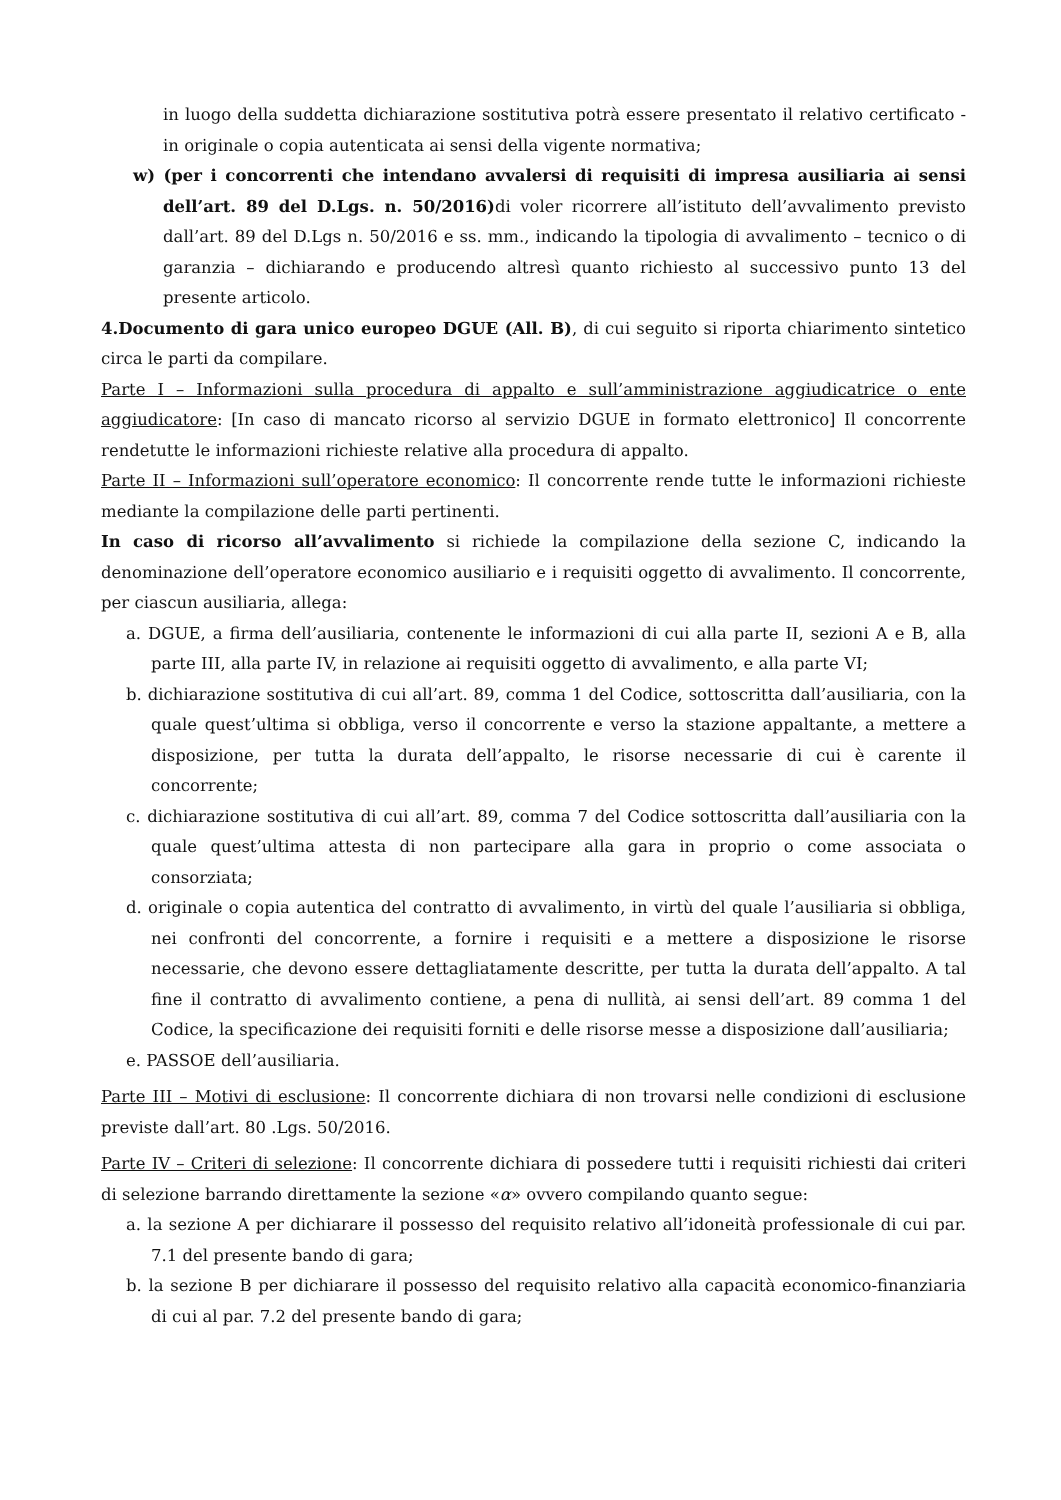in luogo della suddetta dichiarazione sostitutiva potrà essere presentato il relativo certificato - in originale o copia autenticata ai sensi della vigente normativa;
w) (per i concorrenti che intendano avvalersi di requisiti di impresa ausiliaria ai sensi dell’art. 89 del D.Lgs. n. 50/2016) di voler ricorrere all’istituto dell’avvalimento previsto dall’art. 89 del D.Lgs n. 50/2016 e ss. mm., indicando la tipologia di avvalimento – tecnico o di garanzia – dichiarando e producendo altresì quanto richiesto al successivo punto 13 del presente articolo.
4.Documento di gara unico europeo DGUE (All. B), di cui seguito si riporta chiarimento sintetico circa le parti da compilare.
Parte I – Informazioni sulla procedura di appalto e sull’amministrazione aggiudicatrice o ente aggiudicatore: [In caso di mancato ricorso al servizio DGUE in formato elettronico] Il concorrente rendetutte le informazioni richieste relative alla procedura di appalto.
Parte II – Informazioni sull’operatore economico: Il concorrente rende tutte le informazioni richieste mediante la compilazione delle parti pertinenti.
In caso di ricorso all’avvalimento si richiede la compilazione della sezione C, indicando la denominazione dell’operatore economico ausiliario e i requisiti oggetto di avvalimento. Il concorrente, per ciascun ausiliaria, allega:
a. DGUE, a firma dell’ausiliaria, contenente le informazioni di cui alla parte II, sezioni A e B, alla parte III, alla parte IV, in relazione ai requisiti oggetto di avvalimento, e alla parte VI;
b. dichiarazione sostitutiva di cui all’art. 89, comma 1 del Codice, sottoscritta dall’ausiliaria, con la quale quest’ultima si obbliga, verso il concorrente e verso la stazione appaltante, a mettere a disposizione, per tutta la durata dell’appalto, le risorse necessarie di cui è carente il concorrente;
c. dichiarazione sostitutiva di cui all’art. 89, comma 7 del Codice sottoscritta dall’ausiliaria con la quale quest’ultima attesta di non partecipare alla gara in proprio o come associata o consorziata;
d. originale o copia autentica del contratto di avvalimento, in virtù del quale l’ausiliaria si obbliga, nei confronti del concorrente, a fornire i requisiti e a mettere a disposizione le risorse necessarie, che devono essere dettagliatamente descritte, per tutta la durata dell’appalto. A tal fine il contratto di avvalimento contiene, a pena di nullità, ai sensi dell’art. 89 comma 1 del Codice, la specificazione dei requisiti forniti e delle risorse messe a disposizione dall’ausiliaria;
e. PASSOE dell’ausiliaria.
Parte III – Motivi di esclusione: Il concorrente dichiara di non trovarsi nelle condizioni di esclusione previste dall’art. 80 .Lgs. 50/2016.
Parte IV – Criteri di selezione: Il concorrente dichiara di possedere tutti i requisiti richiesti dai criteri di selezione barrando direttamente la sezione «α» ovvero compilando quanto segue:
a. la sezione A per dichiarare il possesso del requisito relativo all’idoneità professionale di cui par. 7.1 del presente bando di gara;
b. la sezione B per dichiarare il possesso del requisito relativo alla capacità economico-finanziaria di cui al par. 7.2 del presente bando di gara;